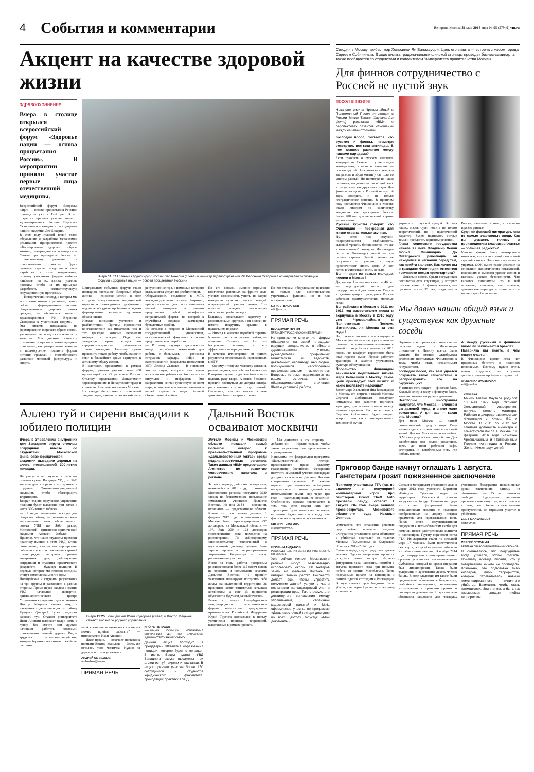4
События и комментарии
Вечерняя Москва 31 мая 2018 года № 95 (27949) vm.ru
Акцент на качестве здоровой жизни
здравоохранение
Вчера в столице открылся всероссийский форум «Здоровье нации — основа процветания России». В мероприятии приняли участие первые лица отечественной медицины.
Всероссийский форум «Здоровье нации — основа процветания России» проводится уже в 12-й раз. В его открытии приняли участие министр здравоохранения России Вероника Скворцова и президент «Лиги здоровья нации» академик Лео Бокерия.
В этом году главной темой стало обсуждение и разработка механизмов реализации приоритетного проекта «Формирование здорового образа жизни», утвержденного президиумом Совета при президенте России по стратегическому развитию и приоритетным проектам. Здесь регионы страны представили свои наработки в этом направлении, поэтому участники форума выберут наиболее, на их взгляд, удачные проекты, чтобы на их примерах разработать соответствующую государственную программу.
— Исторический период, в котором мы все с вами живем и работаем, связан сейчас с формированием системы общественного здоровья наших граждан, — обратилась министр здравоохранения РФ Вероника Скворцова к участникам форума. — Эта система направлена на формирование здорового образа жизни, увеличение ее продолжительности и качества. Мы должны изменить отношение общества к таким вредным привычкам, как употребление алкоголя и табакокурение, поменять формат питания граждан и способствовать развитию массовой физкультуры и спорта.
Вчера 11:07 Главный кардиохирург России Лео Бокерия (слева) и министр здравоохранения РФ Вероника Скворцова осматривают экспозицию форума «Здоровье нации — основа процветания России»
Центральным событием форума стало пленарное заседание «Здоровый образ жизни — единство целей», в ходе которого представители медицинской отрасли и руководители профильных ведомств обсудили проблемы и задачи формирования культуры здорового образа жизни.
Немало внимания уделяется и реабилитации. Причем проводится восстановление как инвалидов, так и тех граждан, которые перенесли инфаркт и инсульт. Ведь, как утверждают врачи, сегодня эти сердечно-сосудистые заболевания только молодеют. Поэтому нужно проводить такую работу, чтобы пациент смог в ближайшее время вернуться к активному образу жизни.
В выставке, проводимой в рамках форума, приняли участие более 200 организаций из 25 регионов России. Столицу представили Департамент здравоохранения и Департамент труда и социальной защиты населения Москвы.
На стенде Департамента социальной защиты представлен технический парк ресурсного центра, с помощью которого оказываются услуги по реабилитации.
Оборудование, созданное в МГУ, выглядит довольно простым. Например, приспособление для восстановления мелкой моторики и памяти представляет собой платформу неправильной формы, на которой в случайном порядке размещены бутылочные пробки.
Не остался в стороне и Московский государственный университет, психологический факультет которого представил свои разработки.
— В нашу научную деятельность входит разработка технологий для работы с больными, — рассказал сотрудник кафедры нейро- и патопсихологии факультета психологии МГУ Леонид Селявко. — В основном это те люди, которым необходимо восстановить работоспособность после инсультов и инфарктов. Это направление сейчас существует во всем мире, но впервые его начали развивать в нашей стране в годы Великой Отечественной войны.
По его словам, именно огромное количество раненных на фронте дало ученым возможность узнать, на какую конкретно функцию влияет каждый поврежденный участок мозга. Это помогло создать уникальную технологию реабилитации.
Больному показывают карточку с разноцветными кругами, а он должен по памяти накрутить крышки в правильном порядке.
— Иногда в качестве подобной терапии больные просто закручивают гайки, — объяснил Селявко. — Но это бесцельное занятие, и его эффективность гораздо ниже.
В качестве иллюстрации он привел результаты исследований, проведенных в МГУ.
— Одному и тому же человеку давались разные задания, — сообщил Селявко. — В первом случае он должен был просто поднять руку вверх. А потом больного просили дотянуться до дверцы шкафа, расположенного у него над головой. Оказалось, что во втором случае движение было быстрее и точнее.
По его словам, оборудование пригодно не только для восстановления утраченных функций, но и для профилактики.
КИРИЛЛ ВАСИЛЬЕВ
edit@vm.ru
ПРЯМАЯ РЕЧЬ
ВЛАДИМИР ПУТИН
ПРЕЗИДЕНТ РОССИЙСКОЙ ФЕДЕРАЦИИ
На протяжении многих лет форум объединяет на своей площадке ведущих специалистов в области здравоохранения, ученых, руководителей профильных министерств и ведомств, деятельных, неравнодушных людей, пользующихся неоспоримым профессиональным авторитетом. Вопросы, которые поднимаются на ваших встречах, имеют общенациональное значение. Желаю успешной работы.
Аллею туй и сирени высадили к юбилею полиции
Вчера в Управлении внутренних дел Западного округа столицы сотрудники вместе со студентами Московской финансово-юридической академии высадили деревья на аллее, посвященной 300-летию полиции.
На улице играет музыка и работает полевая кухня. Во дворе УВД по ЗАО многолюдно: собрались сотрудники и студенты Финансово-юридической академии, чтобы облагородить территорию.
Вокруг здания окружного управления полиции будет высажено три аллеи в честь 300-летнего юбилея.
— Полиция выполняет важную для общества работу, — отметил в своем выступлении член общественного совета УВД по ЗАО, ректор Московской финансово-юридической академии Алексей Забелин. — Приятно, что наши студенты проходят практику именно в этом УВД. Очень символично, что на это мероприятие собрались все три поколения стражей правопорядка: ветераны органов внутренних дел, действующие сотрудники и студенты юридического факультета — будущее полиции. И деревья, которые мы сегодня посадим, станут памятью на многие годы.
Полицейские и студенты разделяются на три группы и расходятся в разные стороны. Прямо перед входом в здание УВД начальник экспертно-криминалистического центра Управления внутренних дел полковник Виктор Мацьков копает яму, а начальник отдела полиции по району Кунцево Дмитрий Гусев подносит саженец туи. Студент университета Иван Аношин выливает ведро воды в лунку. Все вместе они дружно начинают работать лопатами: прикапывают землей дерево. Рядом трудятся коллеги-полицейские, которые бережно высаживают хвойные растения.
Вчера 11:25 Полицейские Юлия Суворова (слева) и Виктор Мацьков сажают тую возле родного управления
— А к вам после окончания института можно прийти работать? — интересуется Иван Аношин.
— Даже нужно, — отвечает полковник полиции Виктор Мацьков. — Здесь же осталась твоя частичка. Нужно за деревом потом и ухаживать.
АНДРЕЙ ОБЪЕДКОВ
a.obiedkov@vm.ru
ПРЯМАЯ РЕЧЬ
ИГОРЬ ПЕТУХОВ
НАЧАЛЬНИК ПОЛИЦИИ УПРАВЛЕНИЯ ВНУТРЕННИХ ДЕЛ ПО ЗАПАДНОМУ АДМИНИСТРАТИВНОМУ ОКРУГУ
Данная акция проходит в преддверии 300-летия образования полиции, которое будет отмечаться 5 июня. Вокруг здания УВД Западного округа высажены три аллеи из туй, сирени и каштанов. В акции приняли участие более 150 сотрудников и студентов юридического факультета, проходящих практику в УВД.
Дальний Восток осваивают москвичи
Жители Москвы и Московской области показали самый большой интерес к правительственной программе «Дальневосточный гектар» среди недальневосточных регионов. Такие данные «ВМ» предоставило Агентство по развитию человеческого капитала в регионе.
За весь период действия программы, начавшейся в 2016 году, от жителей Московского региона поступило 3630 заявок на безвозмездное пользование земельными участками Дальнего Востока. Из них 2184 — москвичи, остальные — представители области. Кроме того, по свежим данным, 1 февраля 2017 года по заявлениям из Москвы было зарегистрировано 297 договоров, из Московской области — 197. Еще 200 и 128 договоров соответственно пока находятся на рассмотрении. По действующему законодательству заключенный и подписанный договор должен быть зарегистрирован в территориальном Управлении Росреестра по месту расположения участка.
Всего за годы работы программы россияне подали более 115 тысяч заявок на освоение и пользование землями Дальнего Востока. 41 процент участников планируют построить себе жилье на выделенной территории, 26 процентов хотят заниматься сельским хозяйством, а еще 13 процентов обустроят в будущем дачный участок.
Ранее в рамках Петербургского международного экономического форума заместитель председателя правительства Российской Федерации Юрий Трутнев высказался в пользу увеличения площади территорий, выделяемых в рамках проекта.
— Мы двинемся в эту сторону, — добавил он. — Нужно только, чтобы закон попрежнему был прозрачным и справедливым.
Напомним, что федеральная программа «Дальневосточный гектар» предоставляет право каждому гражданину Российской Федерации получить земельный участок площадью до одного гектара на Дальнем Востоке совершенно бесплатно. В течение первого года заявителю необходимо определиться с видом дальнейшего использования земли, еще через три года — задекларировать ее освоение. Особенность проекта заключается в том, что, если спустя пять лет территория будет полностью освоена, ее можно будет взять в аренду или фактически получить в собственность.
ЕВГЕНИЯ СТОГОВА
e.stogova@vm.ru
ПРЯМАЯ РЕЧЬ
ИГОРЬ МАЙДАНОВ
РУКОВОДИТЕЛЬ УПРАВЛЕНИЯ РОСРЕЕСТРА ПО МОСКВЕ
Уже сейчас жители Московского региона могут безвозмездно использовать около 500 гектаров земли на Дальнем Востоке. И интерес только растет. Росреестр делает все, чтобы упростить получение данной услуги в части постановки на кадастровый учет и регистрации прав. Так, в результате достигнутого соглашения между управлением, столичной кадастровой палатой и МФЦ оформление участка по программе «Дальневосточный гектар» доступно во всех центрах госуслуг «Мои документы».
Сегодня в Москву прибыл мэр Хельсинки Ян Вапаавуори. Цель его визита — встреча с мэром города Сергеем Собяниным. В ходе визита градоначальник финской столицы проведет бизнес-семинар, а также пообщается со студентами и коллективом Университета правительства Москвы.
Для финнов сотрудничество с Россией не пустой звук
посол в газете
Накануне визита Чрезвычайный и Полномочный Посол Финляндии в России Микко Тапани Хаутала (на фото) рассказал «ВМ» о перспективах развития отношений между нашими странами.
Господин посол, считается, что русские и финны, несмотря соседство, все-таки антиподы. В чем главное различие между нашими народами?
Если говорить о русском человеке, живущем на Севере, то у него один темперамент, а если о южанине — совсем другой. Но я согласен с тем, что мы разные и образ жизни у нас тоже во многом разный. Но несмотря на наши различия, мы давно нашли общий язык и существуем как дружные соседи. Для финнов соседство с Россией не пустой звук, поверьте, и не только географическое понятие. В прошлом году посольство Финляндии в Москве стало лидером по количеству выданных виз гражданам России. Более 700 виз для небольшой страны — это много.
Русские туристы говорят, что Финляндия — прекрасная для жизни страна, только скучная.
Ну, если под «скукой» подразумеваются стабильность, высокий уровень безопасности, что же в этом плохого? Замечу, что Финляндия летом и Финляндия зимой — это разные страны. Зимой сильно не погуляешь по улицам, и люди предпочитают сидеть дома. А вот летом в Финляндии очень весело.
Вы — один из самых молодых послов в Москве?
Да, это так. Но, как мне кажется, 46 лет — подходящий возраст для государственной деятельности. Ведь и в администрации президента России работают преимущественно молодые люди.
Вы работали в Москве с 2011 по 2012 год заместителем посла и вернулись в Москву в 2016 году уже Чрезвычайным и Полномочным Послом. Изменилась ли Москва за эти годы?
Не только я, но почти все живущие в Москве финны — а нас здесь много — отмечают положительные изменения в вашей столице. Если сравнивать с 2011 годом, то комфорт городского быта стал гораздо выше. Лучше работает транспорт, и заметно улучшилась культура обслуживания.
Посольство Финляндии занимается подготовкой визита мэра Хельсинки в Москву. Какие цели преследует этот визит? И какие возлагаете надежды?
Визит мэра Хельсинки Яна Вапаавуори в Москву, его встреча с главой Москвы Сергеем Собяниным послужит импульсом для развития торговли, культуры, для обмена опытом между нашими странами. Так, на встрече с Сергеем Собяниным будет поднят вопрос о том, как с помощью новых технологий лучше
управлять городской средой. Встреча наших мэров будет носить не только теоретический, но и практический характер. Будем поднимать острые темы и предлагать варианты решений.
Глава советского государства начала XX века Владимир Ленин любил Финляндию. До Октябрьской революции он находился в изгнании перед тем, как прийти к власти. Как лично вы и граждане Финляндии относятся к личности вождя пролетариата?
— Довольно много. Среди сотрудников посольства есть служащие, у которых русские жены. Но финны женятся, как правило, после 35 лет, тогда как в России, насколько я знаю, в основном гораздо раньше.
Судя по финской литературе, они не самые счастливые люди. Как вы думаете, почему в произведениях классиков счастье — большая редкость?
Многие финны были шокированы новостью, что стали «самой счастливой страной в мире». Но статистика — вещь упрямая. ООН вынес такое решение на основании экономических показателей, говорящих о высоком уровне жизни и высоком уровне безопасности. Что касается литературы, то в ней отражены, описаны, как правило, трагические периоды истории, а их у наших стран было много.
Мы давно нашли общий язык и существуем как дружные соседи
Оценивать историческую личность — сложная задача. В Финляндии отношение к Ленину всегда было разным. Но именно Октябрьская революция подтолкнула Финляндию к тому, чтобы стать независимым государством.
Господин посол, как вам удается сохранять такое спокойствие и распространять его на окружающих?
У финнов есть секрет — финская баня. Каждый вечер я хожу в финскую баню, которая снимает нагрузку и давление.
Некоторые иностранцы жалуются, что Москва — слишком уж деловой город, и в нем мало романтики. А для вас — какая она, Москва?
Для меня Москва — самый романтический город в мире. Ведь именно здесь я познакомился со своей женой. Для нас Москва — город любви. В Москве родился наш второй сын. Для влюбленных она полна романтики, здесь до ночи работают кафе, рестораны, и влюбленным есть где побыть вместе.
А между русскими и финнами много ли заключается браков?
Наверняка вы знаете, в чем секрет счастья.
В Финляндии кроме леса нет природных богатств и полезных ископаемых. Поэтому нужно очень много трудиться, не создавая дополнительных проблем и трудностей.
АНЖЕЛИКА ЗАОЗЕРСКАЯ
edit@mail.ru
справка
Минко Тапани Хаутала родился 10 мая 1972 года. Окончил Хельсинкский университет, получив степень магистра. Работал в дипредставительствах Финляндии в Киеве, ЕС и Москве. С 2011 по 2012 год занимал должность министра и заместителя посла в Москве. 19 февраля 2016 года назначен Чрезвычайным и Полномочным Послом Финляндии в России. Женат. Имеет двух детей.
Приговор банде начнут оглашать 1 августа. Гангстерам грозит пожизненное заключение
Приговор участникам ГТА (так по аналогии с популярной компьютерной игрой про гангстеров Grand Theft Auto прозвали банду) огласят 1 августа. Об этом вчера заявила пресс-секретарь Московского областного суда Наталья Осипова.
Отмечается, что оглашение решения суда займет примерно неделю. Фигурантов уголовного дела обвиняют в убийствах водителей на трассах Москвы, Подмосковья и Калужской области в 2012–2014 годах.
Сначала перед судом предстали девять человек. Однако завершения процесса дождутся лишь пятеро. Четверо фигурантов дела, напомним, погибли 1 августа прошлого года при попытке побега из здания Мособлсуда. Тогда подсудимые напали на конвоиров и ранили одного сотрудника Росгвардии. В ходе схватки трое бандитов были убиты, а четвертый ранен и позже умер в больнице.
Согласно материалам уголовного дела в марте 2012 года уроженец Киргизии Ибайдулло Субханов создал на территории Московской области вооруженную банду. По ночам выходцы из стран Центральной Азии останавливали машины с помощью подброшенных на дорогу острых предметов для прокалывания шин. После этого злоумышленники подходили к автомобилистам якобы для помощи, позже расстреливали водителя и пассажиров. Группу окрестили тогда ГТА. Их жертвами стали по меньшей мере 17 человек. Были преступления без жертв, когда обвиняемые избивали и грабили потерпевших. В ноябре 2014 года сотрудники правоохранительных органов установили местонахождение Субханова, который во время операции был ликвидирован. Также были задержаны и арестованы девять членов банды. В ходе следствия им также были предъявлены обвинения в бандитизме, разбойных нападениях, незаконном изготовлении и хранении оружия и похищении документов. Представители обвинения запросили для четверых участников бандгруппы пожизненные сроки заключения, одному из обвиняемых — 25 лет лишения свободы. Подсудимые частично признали свою вину. Так, они сознались в том, что были соучастниками преступления, но отрицают участие в убийствах.
АННА МОСКОВКИНА
edit@vm.ru
ПРЯМАЯ РЕЧЬ
СЕРГЕЙ УТОЧКИН
ВЕТЕРАН ПРАВООХРАНИТЕЛЬНЫХ ОРГАНОВ
Я сомневаюсь, что подсудимые тогда убивали, чтобы грабить. Поначалу вообще писали, что у потерпевших ничего не пропадало. Возможно, это подготовка либо киллеров, либо террористов, которые отрабатывали навыки немотивированного техничного убийства. Возможно, чтобы стать наемниками. Или это могла быть так называемая спящая ячейка террористов.